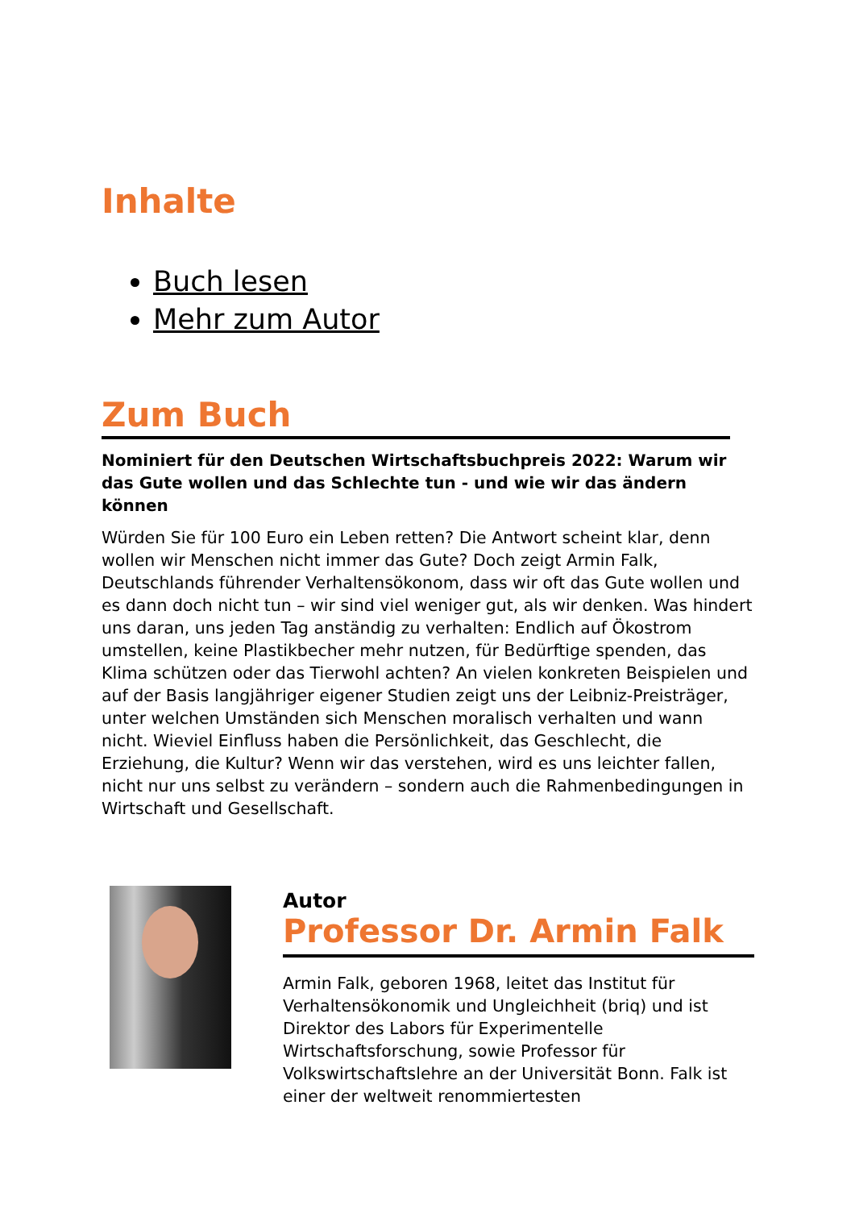Inhalte
Buch lesen
Mehr zum Autor
Zum Buch
Nominiert für den Deutschen Wirtschaftsbuchpreis 2022: Warum wir das Gute wollen und das Schlechte tun - und wie wir das ändern können
Würden Sie für 100 Euro ein Leben retten? Die Antwort scheint klar, denn wollen wir Menschen nicht immer das Gute? Doch zeigt Armin Falk, Deutschlands führender Verhaltensökonom, dass wir oft das Gute wollen und es dann doch nicht tun – wir sind viel weniger gut, als wir denken. Was hindert uns daran, uns jeden Tag anständig zu verhalten: Endlich auf Ökostrom umstellen, keine Plastikbecher mehr nutzen, für Bedürftige spenden, das Klima schützen oder das Tierwohl achten? An vielen konkreten Beispielen und auf der Basis langjähriger eigener Studien zeigt uns der Leibniz-Preisträger, unter welchen Umständen sich Menschen moralisch verhalten und wann nicht. Wieviel Einfluss haben die Persönlichkeit, das Geschlecht, die Erziehung, die Kultur? Wenn wir das verstehen, wird es uns leichter fallen, nicht nur uns selbst zu verändern – sondern auch die Rahmenbedingungen in Wirtschaft und Gesellschaft.
Autor
Professor Dr. Armin Falk
Armin Falk, geboren 1968, leitet das Institut für Verhaltensökonomik und Ungleichheit (briq) und ist Direktor des Labors für Experimentelle Wirtschaftsforschung, sowie Professor für Volkswirtschaftslehre an der Universität Bonn. Falk ist einer der weltweit renommiertesten